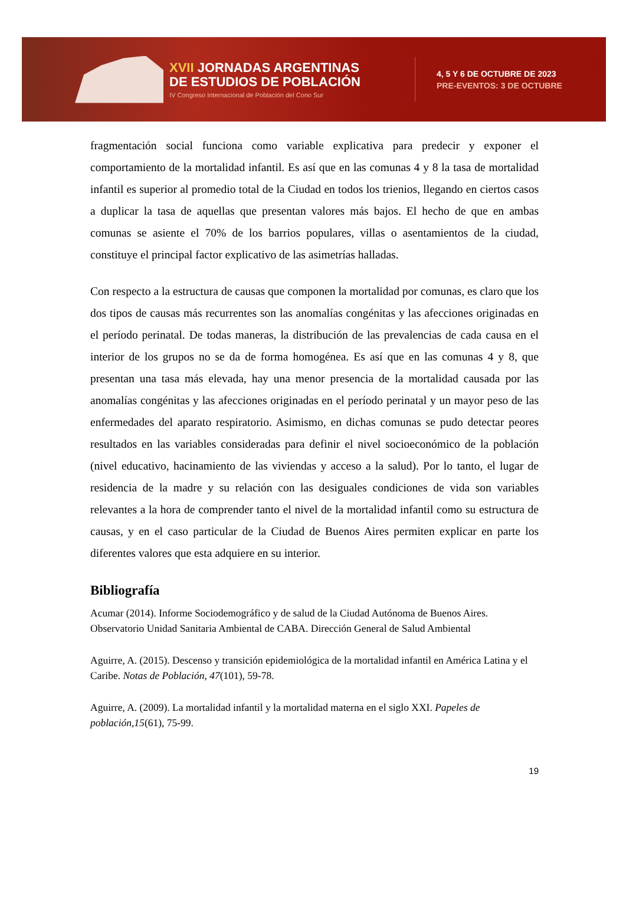XVII JORNADAS ARGENTINAS
DE ESTUDIOS DE POBLACIÓN
IV Congreso Internacional de Población del Cono Sur
4, 5 Y 6 DE OCTUBRE DE 2023
PRE-EVENTOS: 3 DE OCTUBRE
fragmentación social funciona como variable explicativa para predecir y exponer el comportamiento de la mortalidad infantil. Es así que en las comunas 4 y 8 la tasa de mortalidad infantil es superior al promedio total de la Ciudad en todos los trienios, llegando en ciertos casos a duplicar la tasa de aquellas que presentan valores más bajos. El hecho de que en ambas comunas se asiente el 70% de los barrios populares, villas o asentamientos de la ciudad, constituye el principal factor explicativo de las asimetrías halladas.
Con respecto a la estructura de causas que componen la mortalidad por comunas, es claro que los dos tipos de causas más recurrentes son las anomalías congénitas y las afecciones originadas en el período perinatal. De todas maneras, la distribución de las prevalencias de cada causa en el interior de los grupos no se da de forma homogénea. Es así que en las comunas 4 y 8, que presentan una tasa más elevada, hay una menor presencia de la mortalidad causada por las anomalías congénitas y las afecciones originadas en el período perinatal y un mayor peso de las enfermedades del aparato respiratorio. Asimismo, en dichas comunas se pudo detectar peores resultados en las variables consideradas para definir el nivel socioeconómico de la población (nivel educativo, hacinamiento de las viviendas y acceso a la salud). Por lo tanto, el lugar de residencia de la madre y su relación con las desiguales condiciones de vida son variables relevantes a la hora de comprender tanto el nivel de la mortalidad infantil como su estructura de causas, y en el caso particular de la Ciudad de Buenos Aires permiten explicar en parte los diferentes valores que esta adquiere en su interior.
Bibliografía
Acumar (2014). Informe Sociodemográfico y de salud de la Ciudad Autónoma de Buenos Aires. Observatorio Unidad Sanitaria Ambiental de CABA. Dirección General de Salud Ambiental
Aguirre, A. (2015). Descenso y transición epidemiológica de la mortalidad infantil en América Latina y el Caribe. Notas de Población, 47(101), 59-78.
Aguirre, A. (2009). La mortalidad infantil y la mortalidad materna en el siglo XXI. Papeles de población,15(61), 75-99.
19